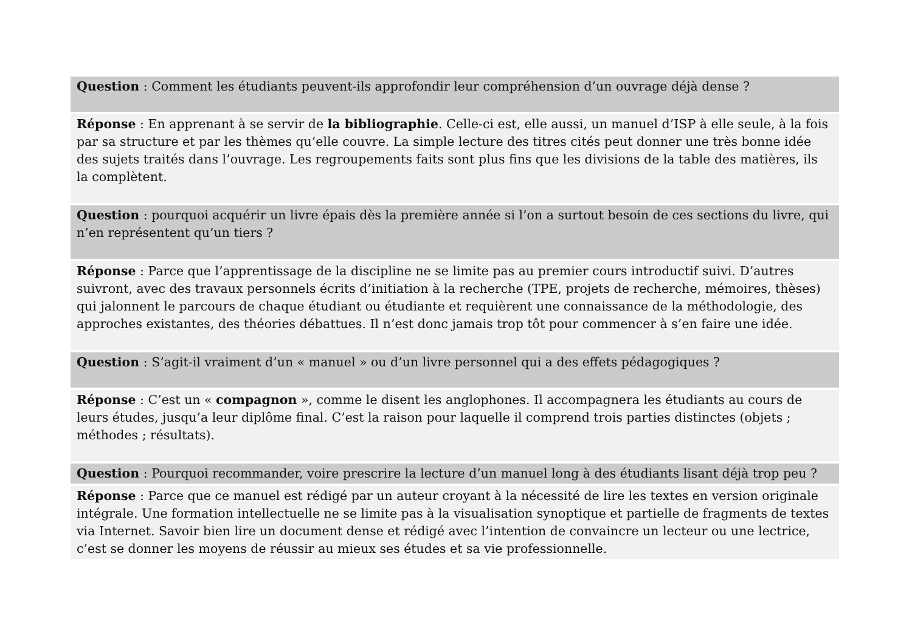Question : Comment les étudiants peuvent-ils approfondir leur compréhension d’un ouvrage déjà dense ?
Réponse : En apprenant à se servir de la bibliographie. Celle-ci est, elle aussi, un manuel d’ISP à elle seule, à la fois par sa structure et par les thèmes qu’elle couvre. La simple lecture des titres cités peut donner une très bonne idée des sujets traités dans l’ouvrage. Les regroupements faits sont plus fins que les divisions de la table des matières, ils la complètent.
Question : pourquoi acquérir un livre épais dès la première année si l’on a surtout besoin de ces sections du livre, qui n’en représentent qu’un tiers ?
Réponse : Parce que l’apprentissage de la discipline ne se limite pas au premier cours introductif suivi. D’autres suivront, avec des travaux personnels écrits d’initiation à la recherche (TPE, projets de recherche, mémoires, thèses) qui jalonnent le parcours de chaque étudiant ou étudiante et requièrent une connaissance de la méthodologie, des approches existantes, des théories débattues. Il n’est donc jamais trop tôt pour commencer à s’en faire une idée.
Question : S’agit-il vraiment d’un « manuel » ou d’un livre personnel qui a des effets pédagogiques ?
Réponse : C’est un « compagnon », comme le disent les anglophones. Il accompagnera les étudiants au cours de leurs études, jusqu’a leur diplôme final. C’est la raison pour laquelle il comprend trois parties distinctes (objets ; méthodes ; résultats).
Question : Pourquoi recommander, voire prescrire la lecture d’un manuel long à des étudiants lisant déjà trop peu ?
Réponse : Parce que ce manuel est rédigé par un auteur croyant à la nécessité de lire les textes en version originale intégrale. Une formation intellectuelle ne se limite pas à la visualisation synoptique et partielle de fragments de textes via Internet. Savoir bien lire un document dense et rédigé avec l’intention de convaincre un lecteur ou une lectrice, c’est se donner les moyens de réussir au mieux ses études et sa vie professionnelle.